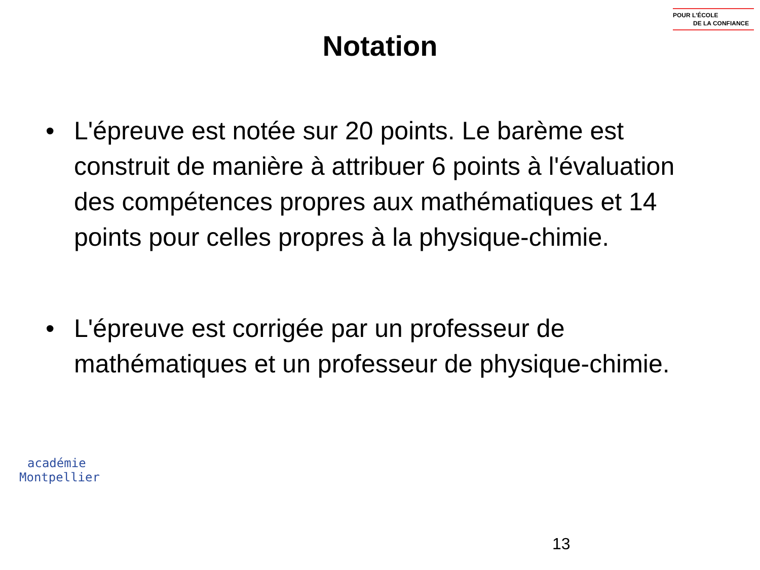POUR L'ÉCOLE
DE LA CONFIANCE
Notation
• L'épreuve est notée sur 20 points. Le barème est construit de manière à attribuer 6 points à l'évaluation des compétences propres aux mathématiques et 14 points pour celles propres à la physique-chimie.
• L'épreuve est corrigée par un professeur de mathématiques et un professeur de physique-chimie.
académie
Montpellier
13